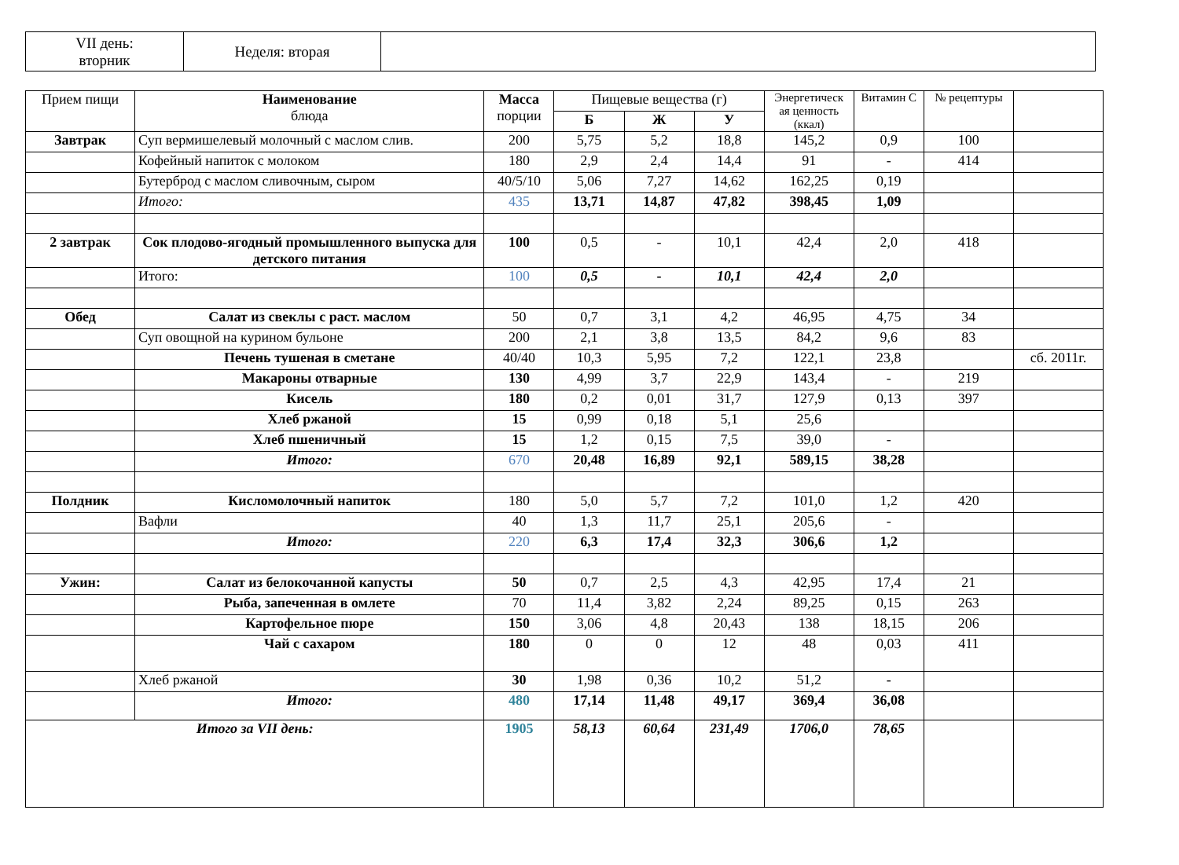| VII день: вторник | Неделя: вторая | |
| Прием пищи | Наименование блюда | Масса порции | Пищевые вещества (г) | | | Энергетическ ая ценность (ккал) | Витамин С | № рецептуры | |
| --- | --- | --- | --- | --- | --- | --- | --- | --- | --- |
| | | | Б | Ж | У | | | | |
| Завтрак | Суп вермишелевый молочный с маслом слив. | 200 | 5,75 | 5,2 | 18,8 | 145,2 | 0,9 | 100 | |
| | Кофейный напиток с молоком | 180 | 2,9 | 2,4 | 14,4 | 91 | - | 414 | |
| | Бутерброд с маслом сливочным, сыром | 40/5/10 | 5,06 | 7,27 | 14,62 | 162,25 | 0,19 | | |
| | Итого: | 435 | 13,71 | 14,87 | 47,82 | 398,45 | 1,09 | | |
| 2 завтрак | Сок плодово-ягодный промышленного выпуска для детского питания | 100 | 0,5 | - | 10,1 | 42,4 | 2,0 | 418 | |
| | Итого: | 100 | 0,5 | - | 10,1 | 42,4 | 2,0 | | |
| Обед | Салат из свеклы с раст. маслом | 50 | 0,7 | 3,1 | 4,2 | 46,95 | 4,75 | 34 | |
| | Суп овощной на курином бульоне | 200 | 2,1 | 3,8 | 13,5 | 84,2 | 9,6 | 83 | |
| | Печень тушеная в сметане | 40/40 | 10,3 | 5,95 | 7,2 | 122,1 | 23,8 | | сб. 2011г. |
| | Макароны отварные | 130 | 4,99 | 3,7 | 22,9 | 143,4 | - | 219 | |
| | Кисель | 180 | 0,2 | 0,01 | 31,7 | 127,9 | 0,13 | 397 | |
| | Хлеб ржаной | 15 | 0,99 | 0,18 | 5,1 | 25,6 | | | |
| | Хлеб пшеничный | 15 | 1,2 | 0,15 | 7,5 | 39,0 | - | | |
| | Итого: | 670 | 20,48 | 16,89 | 92,1 | 589,15 | 38,28 | | |
| Полдник | Кисломолочный напиток | 180 | 5,0 | 5,7 | 7,2 | 101,0 | 1,2 | 420 | |
| | Вафли | 40 | 1,3 | 11,7 | 25,1 | 205,6 | - | | |
| | Итого: | 220 | 6,3 | 17,4 | 32,3 | 306,6 | 1,2 | | |
| Ужин: | Салат из белокочанной капусты | 50 | 0,7 | 2,5 | 4,3 | 42,95 | 17,4 | 21 | |
| | Рыба, запеченная в омлете | 70 | 11,4 | 3,82 | 2,24 | 89,25 | 0,15 | 263 | |
| | Картофельное пюре | 150 | 3,06 | 4,8 | 20,43 | 138 | 18,15 | 206 | |
| | Чай с сахаром | 180 | 0 | 0 | 12 | 48 | 0,03 | 411 | |
| | Хлеб ржаной | 30 | 1,98 | 0,36 | 10,2 | 51,2 | - | | |
| | Итого: | 480 | 17,14 | 11,48 | 49,17 | 369,4 | 36,08 | | |
| Итого за VII день: | | 1905 | 58,13 | 60,64 | 231,49 | 1706,0 | 78,65 | | |